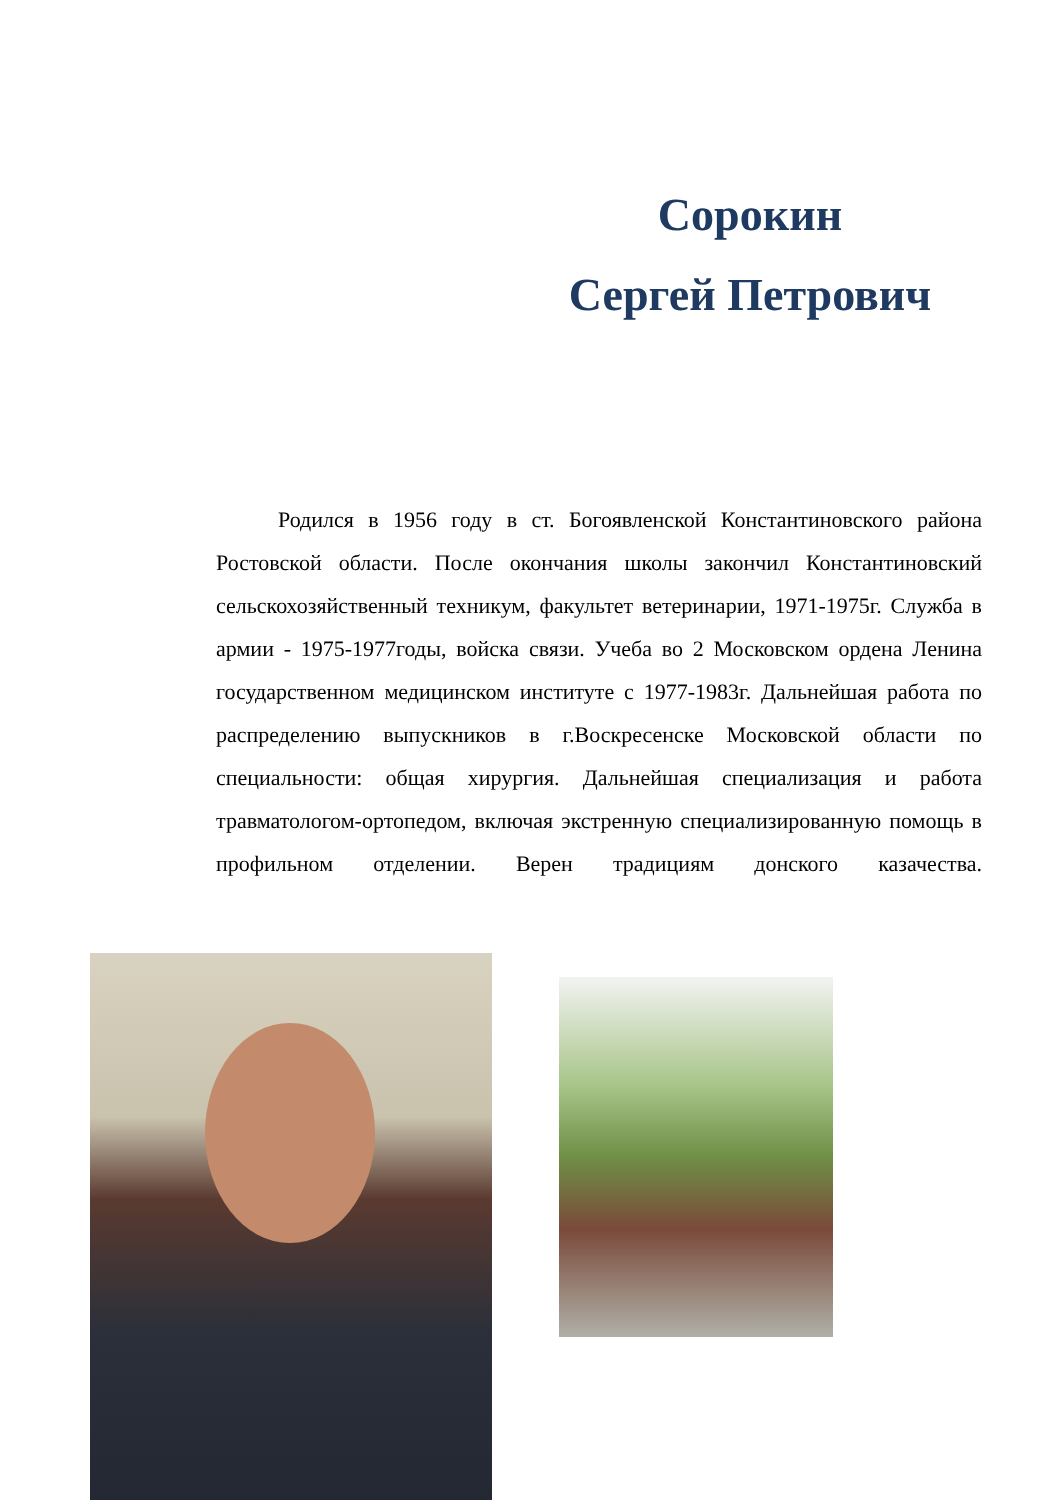Сорокин
Сергей Петрович
Родился в 1956 году в ст. Богоявленской Константиновского района Ростовской области. После окончания школы закончил Константиновский сельскохозяйственный техникум, факультет ветеринарии, 1971-1975г. Служба в армии - 1975-1977годы, войска связи. Учеба во 2 Московском ордена Ленина государственном медицинском институте с 1977-1983г. Дальнейшая работа по распределению выпускников в г.Воскресенске Московской области по специальности: общая хирургия. Дальнейшая специализация и работа травматологом-ортопедом, включая экстренную специализированную помощь в профильном отделении. Верен традициям донского казачества.